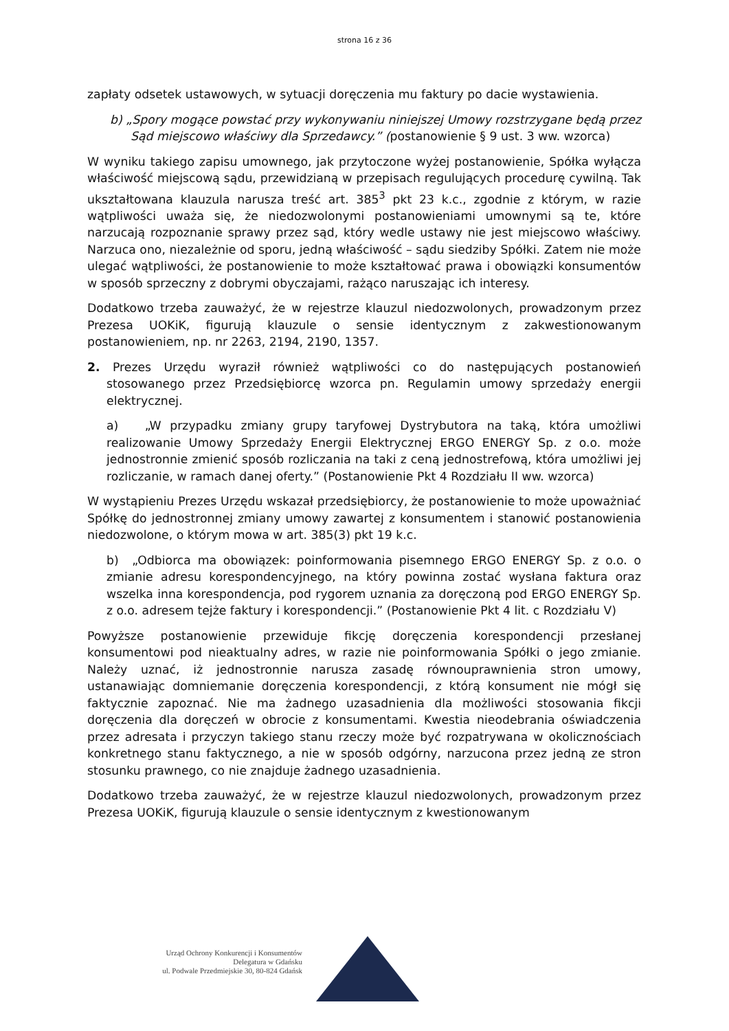strona 16 z 36
zapłaty odsetek ustawowych, w sytuacji doręczenia mu faktury po dacie wystawienia.
b) „Spory mogące powstać przy wykonywaniu niniejszej Umowy rozstrzygane będą przez Sąd miejscowo właściwy dla Sprzedawcy.” (postanowienie § 9 ust. 3 ww. wzorca)
W wyniku takiego zapisu umownego, jak przytoczone wyżej postanowienie, Spółka wyłącza właściwość miejscową sądu, przewidzianą w przepisach regulujących procedurę cywilną. Tak ukształtowana klauzula narusza treść art. 385<sup>3</sup> pkt 23 k.c., zgodnie z którym, w razie wątpliwości uważa się, że niedozwolonymi postanowieniami umownymi są te, które narzucają rozpoznanie sprawy przez sąd, który wedle ustawy nie jest miejscowo właściwy. Narzuca ono, niezależnie od sporu, jedną właściwość – sądu siedziby Spółki. Zatem nie może ulegać wątpliwości, że postanowienie to może kształtować prawa i obowiązki konsumentów w sposób sprzeczny z dobrymi obyczajami, rażąco naruszając ich interesy.
Dodatkowo trzeba zauważyć, że w rejestrze klauzul niedozwolonych, prowadzonym przez Prezesa UOKiK, figurują klauzule o sensie identycznym z zakwestionowanym postanowieniem, np. nr 2263, 2194, 2190, 1357.
2. Prezes Urzędu wyraził również wątpliwości co do następujących postanowień stosowanego przez Przedsiębiorcę wzorca pn. Regulamin umowy sprzedaży energii elektrycznej.
a) „W przypadku zmiany grupy taryfowej Dystrybutora na taką, która umożliwi realizowanie Umowy Sprzedaży Energii Elektrycznej ERGO ENERGY Sp. z o.o. może jednostronnie zmienić sposób rozliczania na taki z ceną jednostrefową, która umożliwi jej rozliczanie, w ramach danej oferty.” (Postanowienie Pkt 4 Rozdziału II ww. wzorca)
W wystąpieniu Prezes Urzędu wskazał przedsiębiorcy, że postanowienie to może upoważniać Spółkę do jednostronnej zmiany umowy zawartej z konsumentem i stanowić postanowienia niedozwolone, o którym mowa w art. 385(3) pkt 19 k.c.
b) „Odbiorca ma obowiązek: poinformowania pisemnego ERGO ENERGY Sp. z o.o. o zmianie adresu korespondencyjnego, na który powinna zostać wysłana faktura oraz wszelka inna korespondencja, pod rygorem uznania za doręczoną pod ERGO ENERGY Sp. z o.o. adresem tejże faktury i korespondencji.” (Postanowienie Pkt 4 lit. c Rozdziału V)
Powyższe postanowienie przewiduje fikcję doręczenia korespondencji przesłanej konsumentowi pod nieaktualny adres, w razie nie poinformowania Spółki o jego zmianie. Należy uznać, iż jednostronnie narusza zasadę równouprawnienia stron umowy, ustanawiając domniemanie doręczenia korespondencji, z którą konsument nie mógł się faktycznie zapoznać. Nie ma żadnego uzasadnienia dla możliwości stosowania fikcji doręczenia dla doręczeń w obrocie z konsumentami. Kwestia nieodebrania oświadczenia przez adresata i przyczyn takiego stanu rzeczy może być rozpatrywana w okolicznościach konkretnego stanu faktycznego, a nie w sposób odgórny, narzucona przez jedną ze stron stosunku prawnego, co nie znajduje żadnego uzasadnienia.
Dodatkowo trzeba zauważyć, że w rejestrze klauzul niedozwolonych, prowadzonym przez Prezesa UOKiK, figurują klauzule o sensie identycznym z kwestionowanym
Urząd Ochrony Konkurencji i Konsumentów
Delegatura w Gdańsku
ul. Podwale Przedmiejskie 30, 80-824 Gdańsk